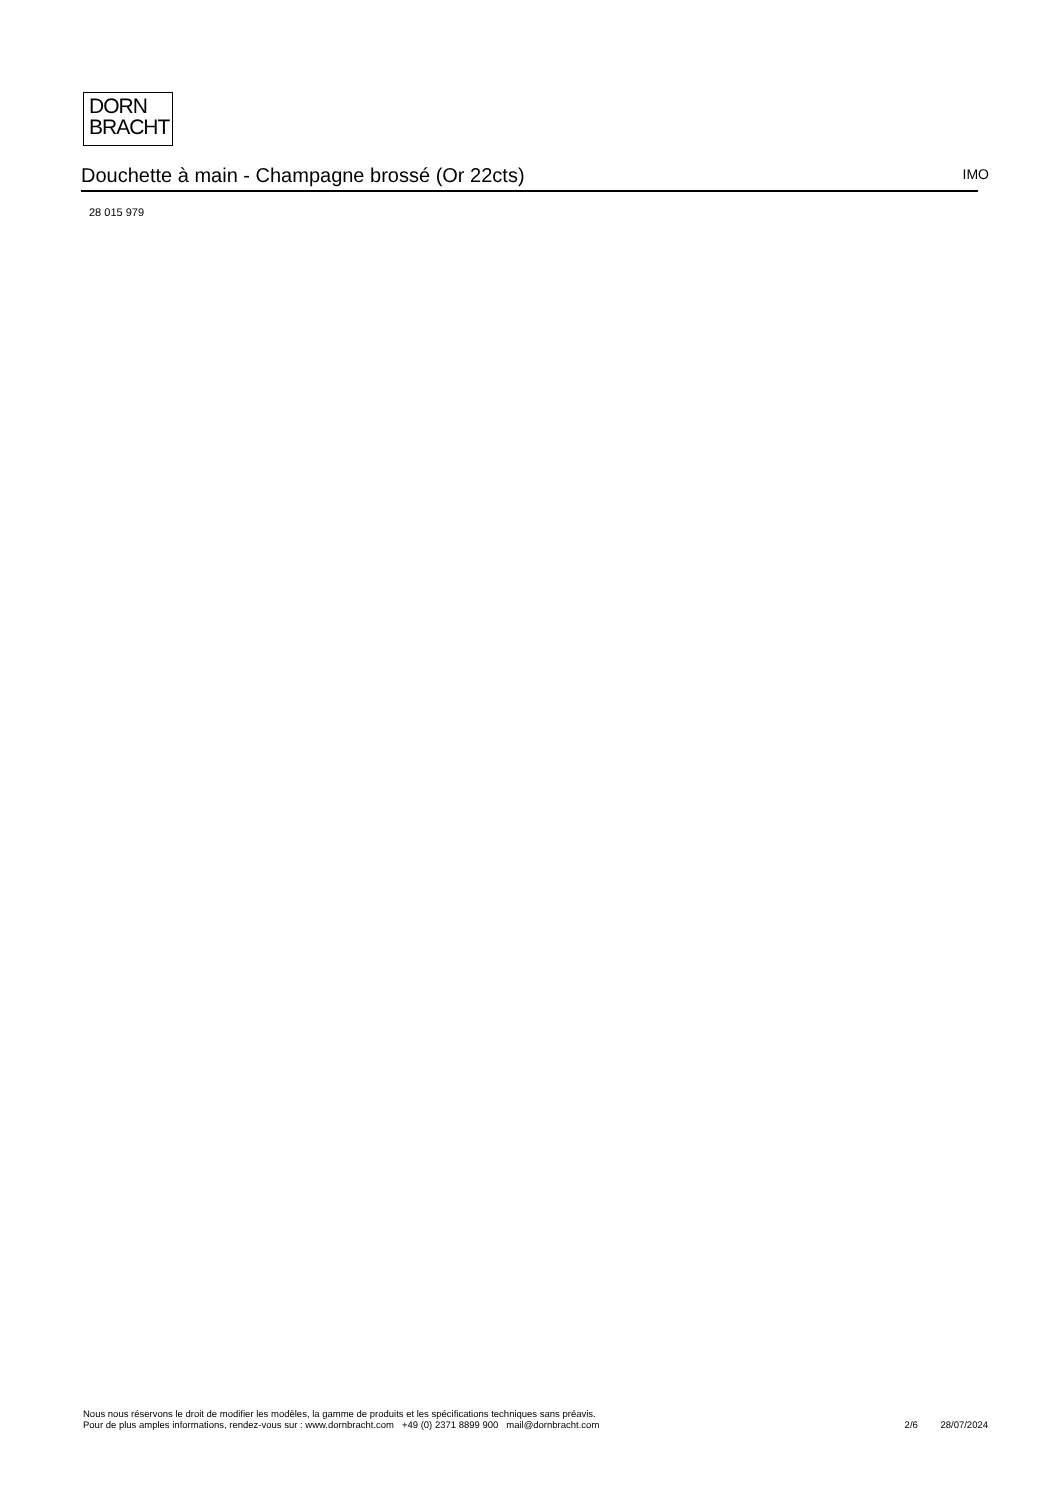DORN
BRACHT
Douchette à main - Champagne brossé (Or 22cts)
IMO
28 015 979
Nous nous réservons le droit de modifier les modèles, la gamme de produits et les spécifications techniques sans préavis.
Pour de plus amples informations, rendez-vous sur : www.dornbracht.com +49 (0) 2371 8899 900 mail@dornbracht.com
2/6 28/07/2024